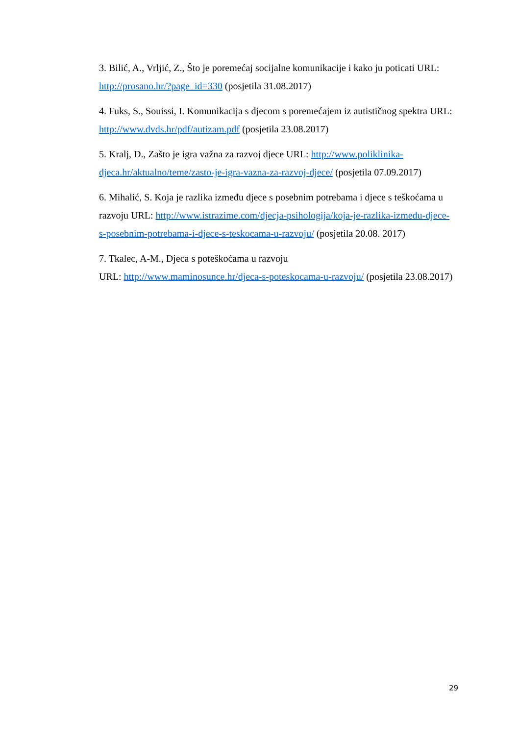3. Bilić, A., Vrljić, Z., Što je poremećaj socijalne komunikacije i kako ju poticati URL: http://prosano.hr/?page_id=330 (posjetila 31.08.2017)
4. Fuks, S., Souissi, I. Komunikacija s djecom s poremećajem iz autističnog spektra URL: http://www.dvds.hr/pdf/autizam.pdf (posjetila 23.08.2017)
5. Kralj, D., Zašto je igra važna za razvoj djece URL: http://www.poliklinika-djeca.hr/aktualno/teme/zasto-je-igra-vazna-za-razvoj-djece/ (posjetila 07.09.2017)
6. Mihalić, S. Koja je razlika između djece s posebnim potrebama i djece s teškoćama u razvoju URL: http://www.istrazime.com/djecja-psihologija/koja-je-razlika-izmedu-djece-s-posebnim-potrebama-i-djece-s-teskocama-u-razvoju/ (posjetila 20.08. 2017)
7. Tkalec, A-M., Djeca s poteškoćama u razvoju
URL: http://www.maminosunce.hr/djeca-s-poteskocama-u-razvoju/ (posjetila 23.08.2017)
29